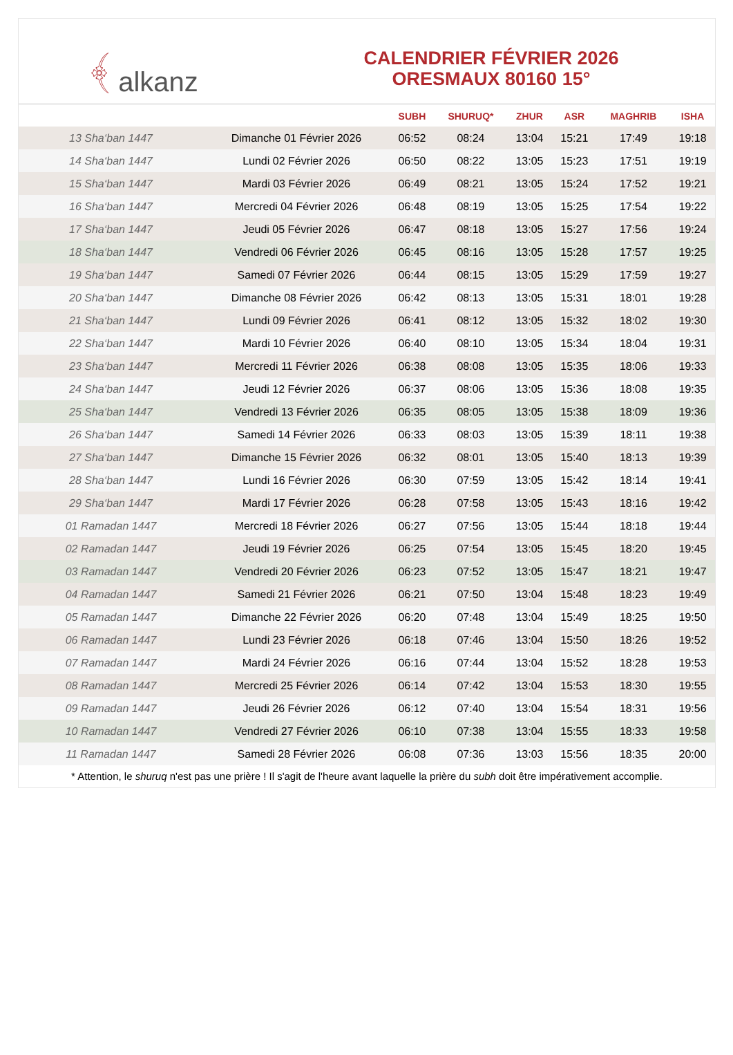﴾ alkanz
CALENDRIER FÉVRIER 2026
ORESMAUX 80160 15°
| | | SUBH | SHURUQ* | ZHUR | ASR | MAGHRIB | ISHA |
| --- | --- | --- | --- | --- | --- | --- | --- |
| 13 Sha‘ban 1447 | Dimanche 01 Février 2026 | 06:52 | 08:24 | 13:04 | 15:21 | 17:49 | 19:18 |
| 14 Sha‘ban 1447 | Lundi 02 Février 2026 | 06:50 | 08:22 | 13:05 | 15:23 | 17:51 | 19:19 |
| 15 Sha‘ban 1447 | Mardi 03 Février 2026 | 06:49 | 08:21 | 13:05 | 15:24 | 17:52 | 19:21 |
| 16 Sha‘ban 1447 | Mercredi 04 Février 2026 | 06:48 | 08:19 | 13:05 | 15:25 | 17:54 | 19:22 |
| 17 Sha‘ban 1447 | Jeudi 05 Février 2026 | 06:47 | 08:18 | 13:05 | 15:27 | 17:56 | 19:24 |
| 18 Sha‘ban 1447 | Vendredi 06 Février 2026 | 06:45 | 08:16 | 13:05 | 15:28 | 17:57 | 19:25 |
| 19 Sha‘ban 1447 | Samedi 07 Février 2026 | 06:44 | 08:15 | 13:05 | 15:29 | 17:59 | 19:27 |
| 20 Sha‘ban 1447 | Dimanche 08 Février 2026 | 06:42 | 08:13 | 13:05 | 15:31 | 18:01 | 19:28 |
| 21 Sha‘ban 1447 | Lundi 09 Février 2026 | 06:41 | 08:12 | 13:05 | 15:32 | 18:02 | 19:30 |
| 22 Sha‘ban 1447 | Mardi 10 Février 2026 | 06:40 | 08:10 | 13:05 | 15:34 | 18:04 | 19:31 |
| 23 Sha‘ban 1447 | Mercredi 11 Février 2026 | 06:38 | 08:08 | 13:05 | 15:35 | 18:06 | 19:33 |
| 24 Sha‘ban 1447 | Jeudi 12 Février 2026 | 06:37 | 08:06 | 13:05 | 15:36 | 18:08 | 19:35 |
| 25 Sha‘ban 1447 | Vendredi 13 Février 2026 | 06:35 | 08:05 | 13:05 | 15:38 | 18:09 | 19:36 |
| 26 Sha‘ban 1447 | Samedi 14 Février 2026 | 06:33 | 08:03 | 13:05 | 15:39 | 18:11 | 19:38 |
| 27 Sha‘ban 1447 | Dimanche 15 Février 2026 | 06:32 | 08:01 | 13:05 | 15:40 | 18:13 | 19:39 |
| 28 Sha‘ban 1447 | Lundi 16 Février 2026 | 06:30 | 07:59 | 13:05 | 15:42 | 18:14 | 19:41 |
| 29 Sha‘ban 1447 | Mardi 17 Février 2026 | 06:28 | 07:58 | 13:05 | 15:43 | 18:16 | 19:42 |
| 01 Ramadan 1447 | Mercredi 18 Février 2026 | 06:27 | 07:56 | 13:05 | 15:44 | 18:18 | 19:44 |
| 02 Ramadan 1447 | Jeudi 19 Février 2026 | 06:25 | 07:54 | 13:05 | 15:45 | 18:20 | 19:45 |
| 03 Ramadan 1447 | Vendredi 20 Février 2026 | 06:23 | 07:52 | 13:05 | 15:47 | 18:21 | 19:47 |
| 04 Ramadan 1447 | Samedi 21 Février 2026 | 06:21 | 07:50 | 13:04 | 15:48 | 18:23 | 19:49 |
| 05 Ramadan 1447 | Dimanche 22 Février 2026 | 06:20 | 07:48 | 13:04 | 15:49 | 18:25 | 19:50 |
| 06 Ramadan 1447 | Lundi 23 Février 2026 | 06:18 | 07:46 | 13:04 | 15:50 | 18:26 | 19:52 |
| 07 Ramadan 1447 | Mardi 24 Février 2026 | 06:16 | 07:44 | 13:04 | 15:52 | 18:28 | 19:53 |
| 08 Ramadan 1447 | Mercredi 25 Février 2026 | 06:14 | 07:42 | 13:04 | 15:53 | 18:30 | 19:55 |
| 09 Ramadan 1447 | Jeudi 26 Février 2026 | 06:12 | 07:40 | 13:04 | 15:54 | 18:31 | 19:56 |
| 10 Ramadan 1447 | Vendredi 27 Février 2026 | 06:10 | 07:38 | 13:04 | 15:55 | 18:33 | 19:58 |
| 11 Ramadan 1447 | Samedi 28 Février 2026 | 06:08 | 07:36 | 13:03 | 15:56 | 18:35 | 20:00 |
* Attention, le shuruq n'est pas une prière ! Il s'agit de l'heure avant laquelle la prière du subh doit être impérativement accomplie.